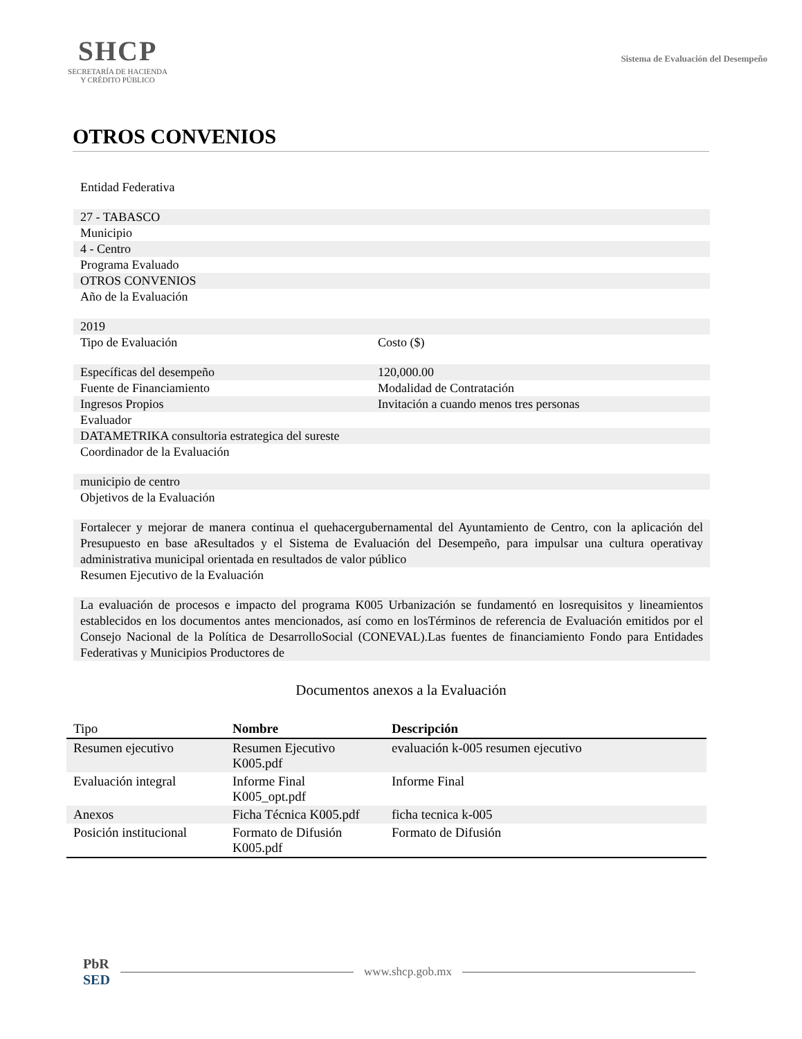SHCP
SECRETARÍA DE HACIENDA
Y CRÉDITO PÚBLICO
Sistema de Evaluación del Desempeño
OTROS CONVENIOS
Entidad Federativa
27 - TABASCO
Municipio
4 - Centro
Programa Evaluado
OTROS CONVENIOS
Año de la Evaluación
2019
Tipo de Evaluación Costo ($)
Específicas del desempeño 120,000.00
Fuente de Financiamiento Modalidad de Contratación
Ingresos Propios Invitación a cuando menos tres personas
Evaluador
DATAMETRIKA consultoria estrategica del sureste
Coordinador de la Evaluación
municipio de centro
Objetivos de la Evaluación
Fortalecer y mejorar de manera continua el quehacergubernamental del Ayuntamiento de Centro, con la aplicación del Presupuesto en base aResultados y el Sistema de Evaluación del Desempeño, para impulsar una cultura operativay administrativa municipal orientada en resultados de valor público
Resumen Ejecutivo de la Evaluación
La evaluación de procesos e impacto del programa K005 Urbanización se fundamentó en losrequisitos y lineamientos establecidos en los documentos antes mencionados, así como en losTérminos de referencia de Evaluación emitidos por el Consejo Nacional de la Política de DesarrolloSocial (CONEVAL).Las fuentes de financiamiento Fondo para Entidades Federativas y Municipios Productores de
Documentos anexos a la Evaluación
| Tipo | Nombre | Descripción |
| --- | --- | --- |
| Resumen ejecutivo | Resumen Ejecutivo K005.pdf | evaluación k-005 resumen ejecutivo |
| Evaluación integral | Informe Final K005_opt.pdf | Informe Final |
| Anexos | Ficha Técnica K005.pdf | ficha tecnica k-005 |
| Posición institucional | Formato de Difusión K005.pdf | Formato de Difusión |
PbR
SED
www.shcp.gob.mx